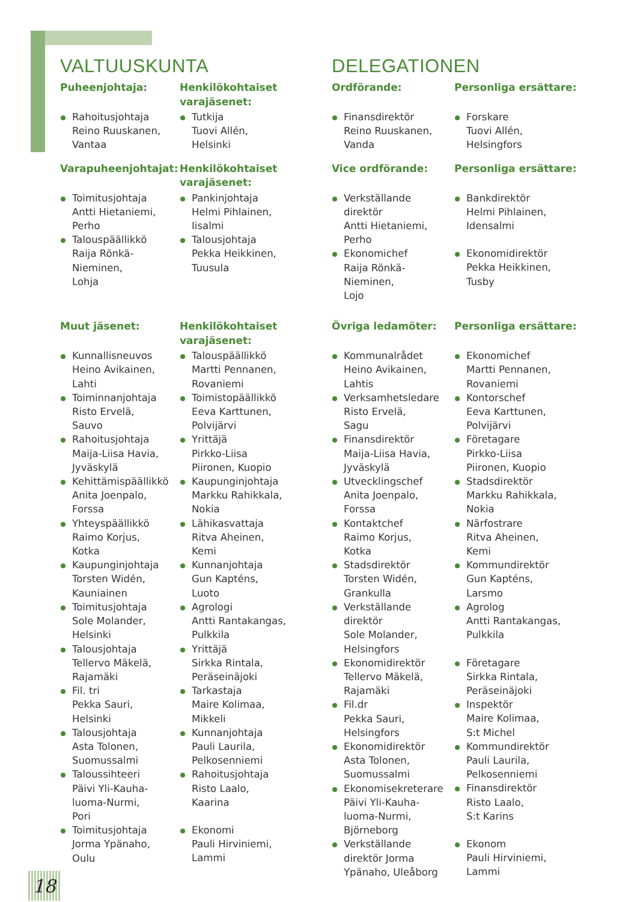VALTUUSKUNTA
DELEGATIONEN
Puheenjohtaja:
Rahoitusjohtaja
Reino Ruuskanen,
Vantaa
Henkilökohtaiset varajäsenet:
Tutkija
Tuovi Allén,
Helsinki
Ordförande:
Finansdirektör
Reino Ruuskanen,
Vanda
Personliga ersättare:
Forskare
Tuovi Allén,
Helsingfors
Varapuheenjohtajat:
Toimitusjohtaja
Antti Hietaniemi,
Perho
Talouspäällikkö
Raija Rönkä-
Nieminen,
Lohja
Henkilökohtaiset varajäsenet:
Pankinjohtaja
Helmi Pihlainen,
Iisalmi
Talousjohtaja
Pekka Heikkinen,
Tuusula
Vice ordförande:
Verkställande
direktör
Antti Hietaniemi,
Perho
Ekonomichef
Raija Rönkä-
Nieminen,
Lojo
Personliga ersättare:
Bankdirektör
Helmi Pihlainen,
Idensalmi
Ekonomidirektör
Pekka Heikkinen,
Tusby
Muut jäsenet:
Kunnallisneuvos
Heino Avikainen,
Lahti
Toiminnanjohtaja
Risto Ervelä,
Sauvo
Rahoitusjohtaja
Maija-Liisa Havia,
Jyväskylä
Kehittämispäällikkö
Anita Joenpalo,
Forssa
Yhteyspäällikkö
Raimo Korjus,
Kotka
Kaupunginjohtaja
Torsten Widén,
Kauniainen
Toimitusjohtaja
Sole Molander,
Helsinki
Talousjohtaja
Tellervo Mäkelä,
Rajamäki
Fil. tri
Pekka Sauri,
Helsinki
Talousjohtaja
Asta Tolonen,
Suomussalmi
Taloussihteeri
Päivi Yli-Kauha-
luoma-Nurmi,
Pori
Toimitusjohtaja
Jorma Ypänaho,
Oulu
Henkilökohtaiset varajäsenet:
Talouspäällikkö
Martti Pennanen,
Rovaniemi
Toimistopäällikkö
Eeva Karttunen,
Polvijärvi
Yrittäjä
Pirkko-Liisa
Piironen, Kuopio
Kaupunginjohtaja
Markku Rahikkala,
Nokia
Lähikasvattaja
Ritva Aheinen,
Kemi
Kunnanjohtaja
Gun Kapténs,
Luoto
Agrologi
Antti Rantakangas,
Pulkkila
Yrittäjä
Sirkka Rintala,
Peräseinäjoki
Tarkastaja
Maire Kolimaa,
Mikkeli
Kunnanjohtaja
Pauli Laurila,
Pelkosenniemi
Rahoitusjohtaja
Risto Laalo,
Kaarina
Ekonomi
Pauli Hirviniemi,
Lammi
Övriga ledamöter:
Kommunalrådet
Heino Avikainen,
Lahtis
Verksamhetsledare
Risto Ervelä,
Sagu
Finansdirektör
Maija-Liisa Havia,
Jyväskylä
Utvecklingschef
Anita Joenpalo,
Forssa
Kontaktchef
Raimo Korjus,
Kotka
Stadsdirektör
Torsten Widén,
Grankulla
Verkställande
direktör
Sole Molander,
Helsingfors
Ekonomidirektör
Tellervo Mäkelä,
Rajamäki
Fil.dr
Pekka Sauri,
Helsingfors
Ekonomidirektör
Asta Tolonen,
Suomussalmi
Ekonomisekreterare
Päivi Yli-Kauha-
luoma-Nurmi,
Björneborg
Verkställande
direktör Jorma
Ypänaho, Uleåborg
Personliga ersättare:
Ekonomichef
Martti Pennanen,
Rovaniemi
Kontorschef
Eeva Karttunen,
Polvijärvi
Företagare
Pirkko-Liisa
Piironen, Kuopio
Stadsdirektör
Markku Rahikkala,
Nokia
Närfostrare
Ritva Aheinen,
Kemi
Kommundirektör
Gun Kapténs,
Larsmo
Agrolog
Antti Rantakangas,
Pulkkila
Företagare
Sirkka Rintala,
Peräseinäjoki
Inspektör
Maire Kolimaa,
S:t Michel
Kommundirektör
Pauli Laurila,
Pelkosenniemi
Finansdirektör
Risto Laalo,
S:t Karins
Ekonom
Pauli Hirviniemi,
Lammi
18